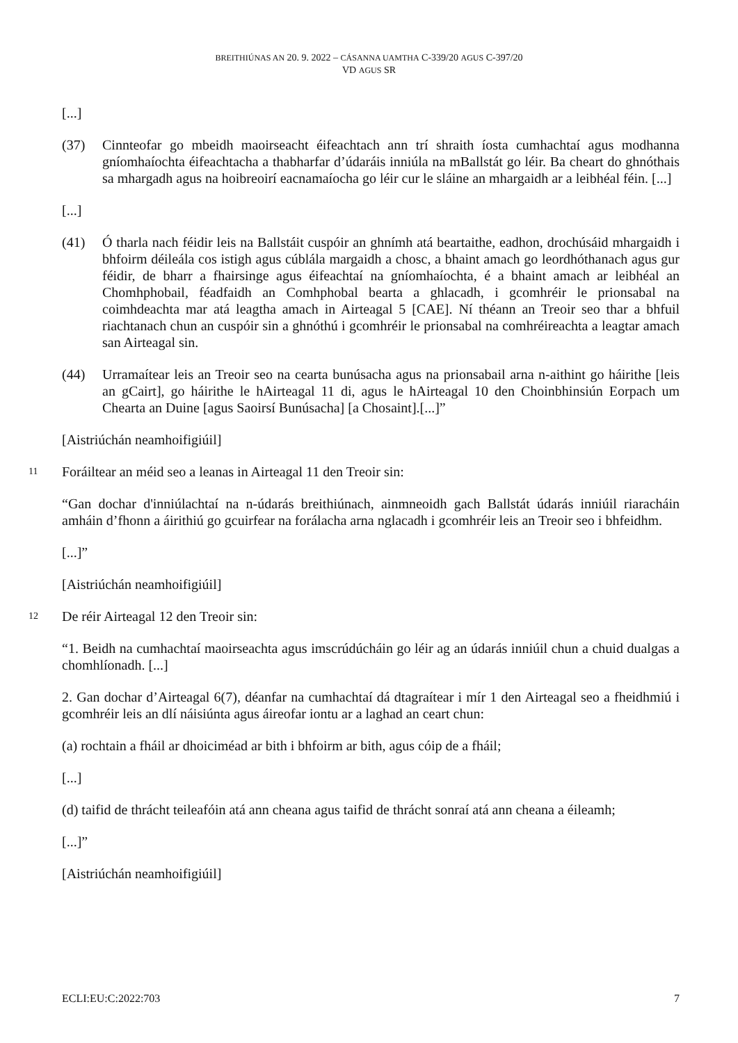BREITHIÚNAS AN 20. 9. 2022 – CÁSANNA UAMTHA C-339/20 AGUS C-397/20
VD AGUS SR
[...]
(37) Cinnteofar go mbeidh maoirseacht éifeachtach ann trí shraith íosta cumhachtaí agus modhanna gníomhaíochta éifeachtacha a thabharfar d’údaráis inniúla na mBallstát go léir. Ba cheart do ghnóthais sa mhargadh agus na hoibreoirí eacnamaíocha go léir cur le sláine an mhargaidh ar a leibhéal féin. [...]
[...]
(41) Ó tharla nach féidir leis na Ballstáit cuspóir an ghnímh atá beartaithe, eadhon, drochúsáid mhargaidh i bhfoirm déileála cos istigh agus cúblála margaidh a chosc, a bhaint amach go leordhóthanach agus gur féidir, de bharr a fhairsinge agus éifeachtaí na gníomhaíochta, é a bhaint amach ar leibhéal an Chomhphobail, féadfaidh an Comhphobal bearta a ghlacadh, i gcomhréir le prionsabal na coimhdeachta mar atá leagtha amach in Airteagal 5 [CAE]. Ní théann an Treoir seo thar a bhfuil riachtanach chun an cuspóir sin a ghnóthú i gcomhréir le prionsabal na comhréireachta a leagtar amach san Airteagal sin.
(44) Urramaítear leis an Treoir seo na cearta bunúsacha agus na prionsabail arna n-aithint go háirithe [leis an gCairt], go háirithe le hAirteagal 11 di, agus le hAirteagal 10 den Choinbhinsiún Eorpach um Chearta an Duine [agus Saoirsí Bunúsacha] [a Chosaint].[...]”
[Aistriúchán neamhoifigiúil]
11
Foráiltear an méid seo a leanas in Airteagal 11 den Treoir sin:
“Gan dochar d'inniúlachtaí na n-údarás breithiúnach, ainmneoidh gach Ballstát údarás inniúil riaracháin amháin d’fhonn a áirithiú go gcuirfear na forálacha arna nglacadh i gcomhréir leis an Treoir seo i bhfeidhm.
[...]”
[Aistriúchán neamhoifigiúil]
12
De réir Airteagal 12 den Treoir sin:
“1. Beidh na cumhachtaí maoirseachta agus imscrúdúcháin go léir ag an údarás inniúil chun a chuid dualgas a chomhlíonadh. [...]
2. Gan dochar d’Airteagal 6(7), déanfar na cumhachtaí dá dtagraítear i mír 1 den Airteagal seo a fheidhmiú i gcomhréir leis an dlí náisiúnta agus áireofar iontu ar a laghad an ceart chun:
(a) rochtain a fháil ar dhoiciméad ar bith i bhfoirm ar bith, agus cóip de a fháil;
[...]
(d) taifid de thrácht teileafóin atá ann cheana agus taifid de thrácht sonraí atá ann cheana a éileamh;
[...]”
[Aistriúchán neamhoifigiúil]
ECLI:EU:C:2022:703 7